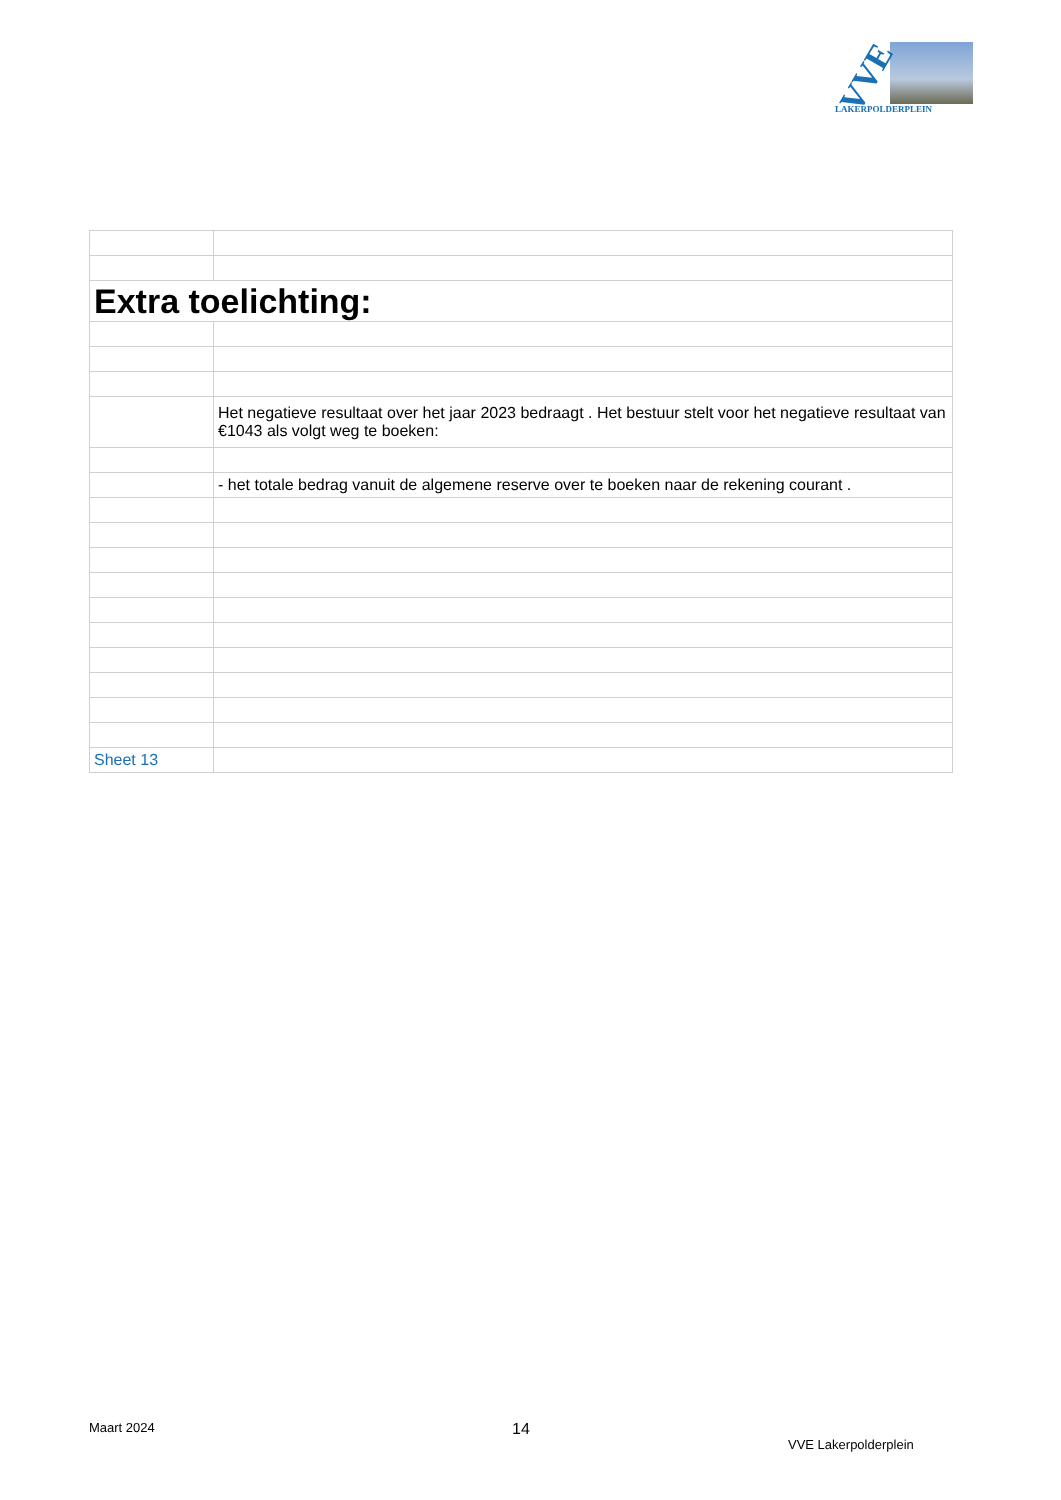VVE
LAKERPOLDERPLEIN
| Extra toelichting: | |
| | Het negatieve resultaat over het jaar 2023 bedraagt . Het bestuur stelt voor het negatieve resultaat van €1043 als volgt weg te boeken: |
| | - het totale bedrag vanuit de algemene reserve over te boeken naar de rekening courant . |
| Sheet 13 | |
Maart 2024 14
VVE Lakerpolderplein